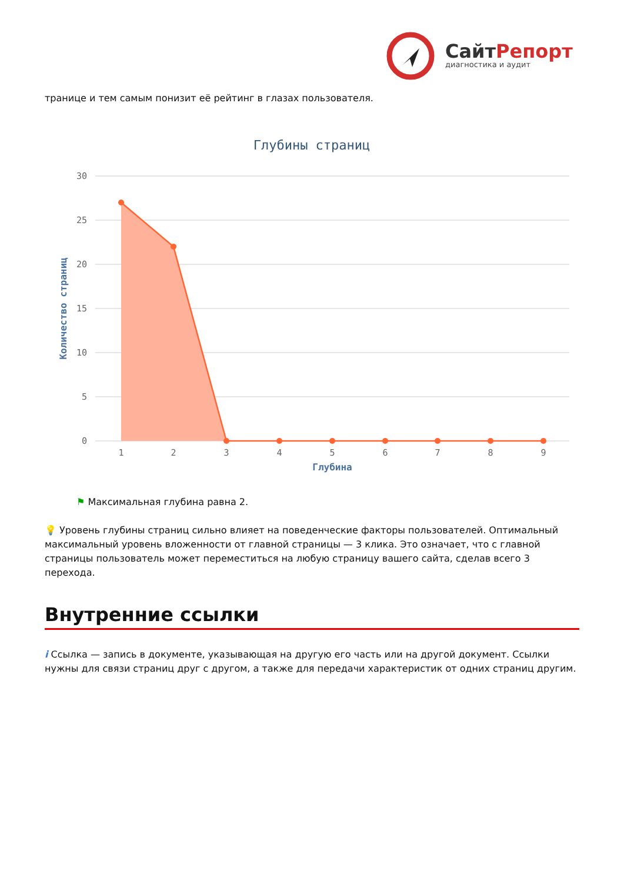СайтРепорт
диагностика и аудит
транице и тем самым понизит её рейтинг в глазах пользователя.
Глубины страниц
30
25
20
15
10
5
0
Количество страниц
1
2
3
4
5
6
7
8
9
Глубина
⚑ Максимальная глубина равна 2.
💡 Уровень глубины страниц сильно влияет на поведенческие факторы пользователей. Оптимальный максимальный уровень вложенности от главной страницы — 3 клика. Это означает, что с главной страницы пользователь может переместиться на любую страницу вашего сайта, сделав всего 3 перехода.
Внутренние ссылки
i Ссылка — запись в документе, указывающая на другую его часть или на другой документ. Ссылки нужны для связи страниц друг с другом, а также для передачи характеристик от одних страниц другим.